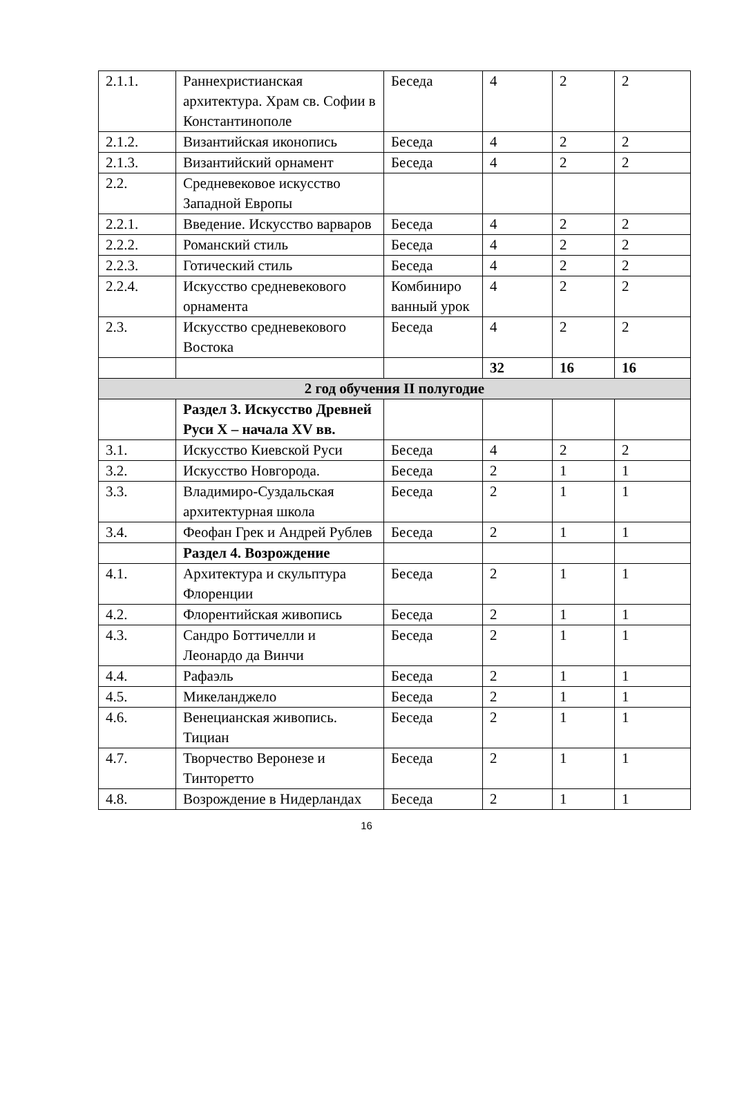| 2.1.1. | Раннехристианская архитектура. Храм св. Софии в Константинополе | Беседа | 4 | 2 | 2 |
| 2.1.2. | Византийская иконопись | Беседа | 4 | 2 | 2 |
| 2.1.3. | Византийский орнамент | Беседа | 4 | 2 | 2 |
| 2.2. | Средневековое искусство Западной Европы | | | | |
| 2.2.1. | Введение. Искусство варваров | Беседа | 4 | 2 | 2 |
| 2.2.2. | Романский стиль | Беседа | 4 | 2 | 2 |
| 2.2.3. | Готический стиль | Беседа | 4 | 2 | 2 |
| 2.2.4. | Искусство средневекового орнамента | Комбиниро ванный урок | 4 | 2 | 2 |
| 2.3. | Искусство средневекового Востока | Беседа | 4 | 2 | 2 |
| | | | 32 | 16 | 16 |
| 2 год обучения II полугодие | | | | | |
| | Раздел 3. Искусство Древней Руси X – начала XV вв. | | | | |
| 3.1. | Искусство Киевской Руси | Беседа | 4 | 2 | 2 |
| 3.2. | Искусство Новгорода. | Беседа | 2 | 1 | 1 |
| 3.3. | Владимиро-Суздальская архитектурная школа | Беседа | 2 | 1 | 1 |
| 3.4. | Феофан Грек и Андрей Рублев | Беседа | 2 | 1 | 1 |
| | Раздел 4. Возрождение | | | | |
| 4.1. | Архитектура и скульптура Флоренции | Беседа | 2 | 1 | 1 |
| 4.2. | Флорентийская живопись | Беседа | 2 | 1 | 1 |
| 4.3. | Сандро Боттичелли и Леонардо да Винчи | Беседа | 2 | 1 | 1 |
| 4.4. | Рафаэль | Беседа | 2 | 1 | 1 |
| 4.5. | Микеланджело | Беседа | 2 | 1 | 1 |
| 4.6. | Венецианская живопись. Тициан | Беседа | 2 | 1 | 1 |
| 4.7. | Творчество Веронезе и Тинторетто | Беседа | 2 | 1 | 1 |
| 4.8. | Возрождение в Нидерландах | Беседа | 2 | 1 | 1 |
16